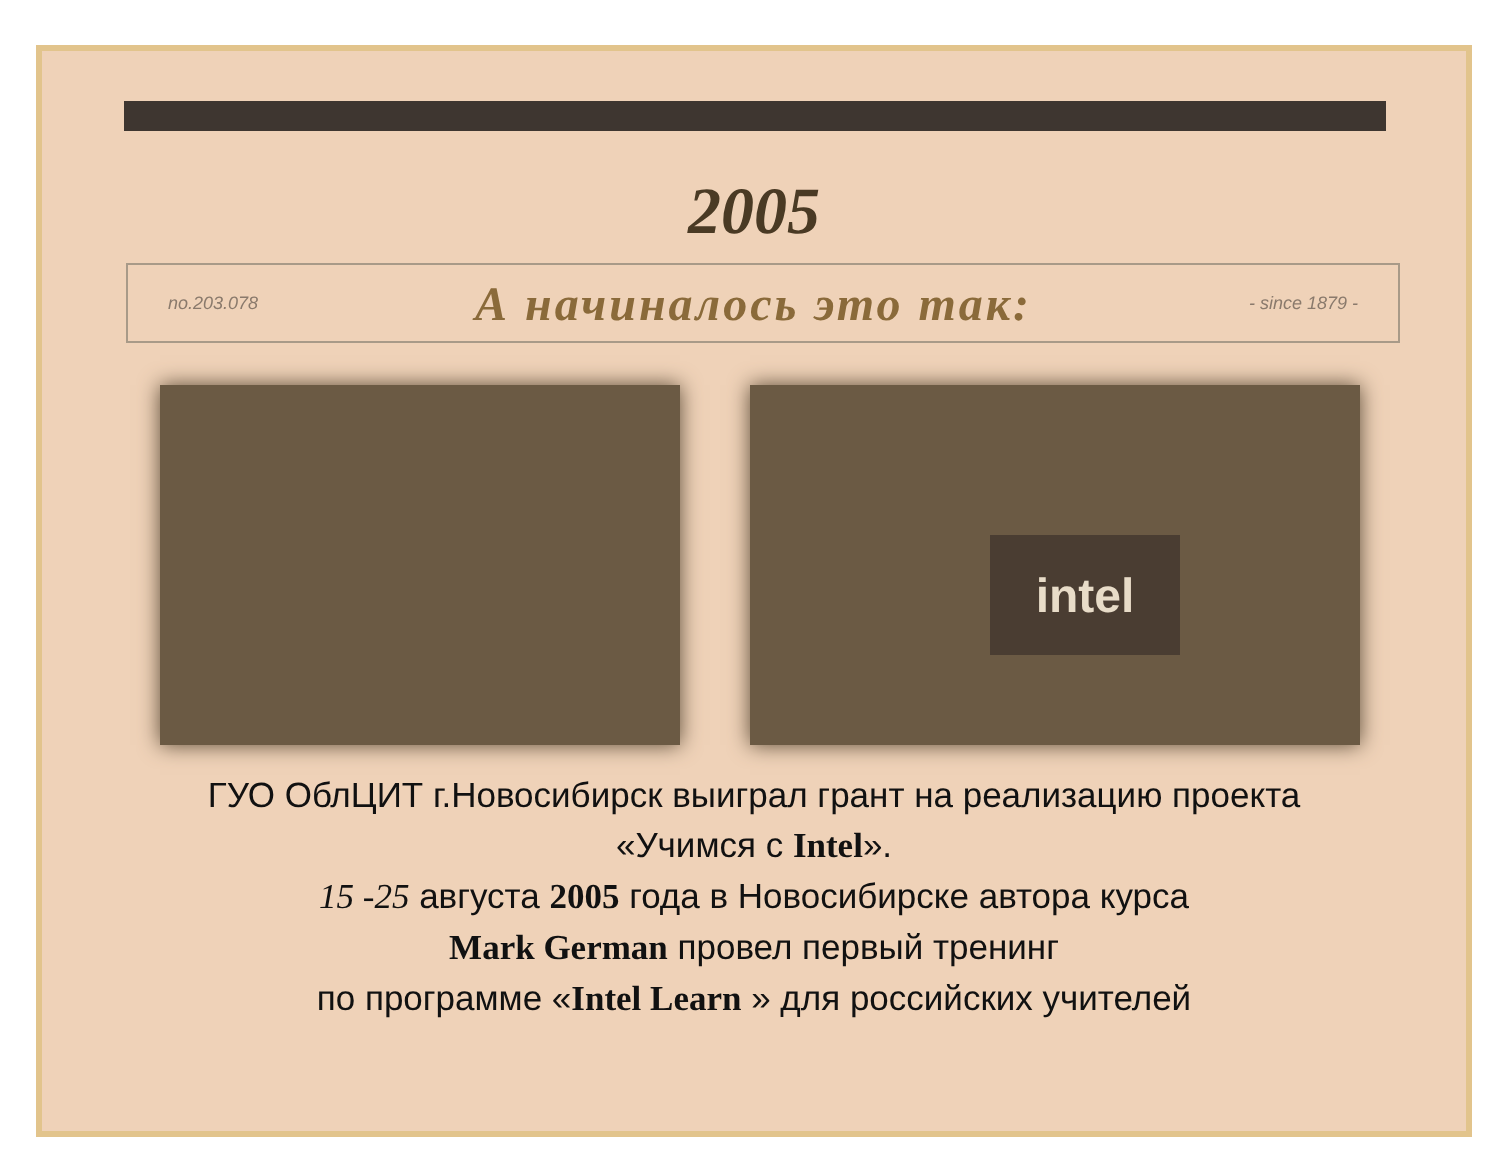2005
no.203.078 А начиналось это так: - since 1879 -
intel
ГУО ОблЦИТ г.Новосибирск выиграл грант на реализацию проекта
«Учимся с Intel».
15 -25 августа 2005 года в Новосибирске автора курса
Mark German провел первый тренинг
по программе «Intel Learn » для российских учителей